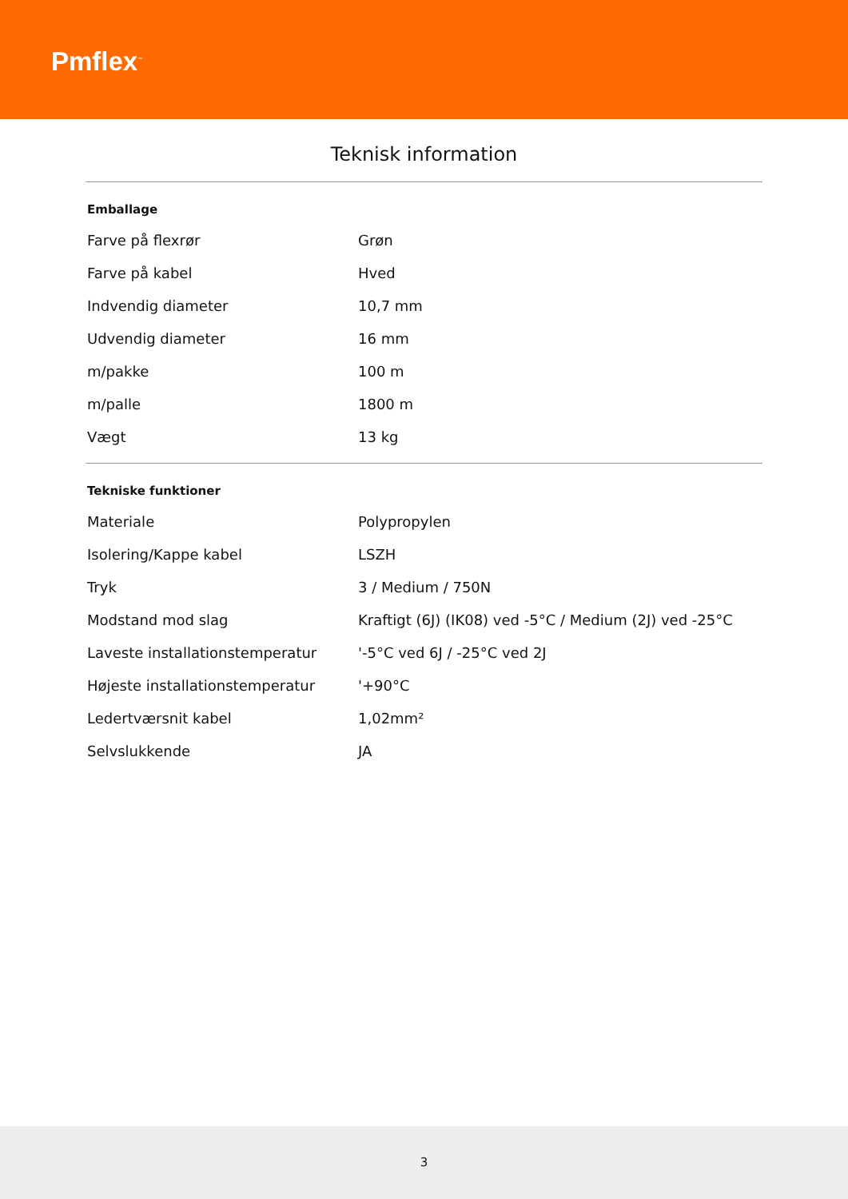Pmflex<sup>™</sup>
Teknisk information
| Emballage | |
| --- | --- |
| Farve på flexrør | Grøn |
| Farve på kabel | Hved |
| Indvendig diameter | 10,7 mm |
| Udvendig diameter | 16 mm |
| m/pakke | 100 m |
| m/palle | 1800 m |
| Vægt | 13 kg |
| Tekniske funktioner | |
| --- | --- |
| Materiale | Polypropylen |
| Isolering/Kappe kabel | LSZH |
| Tryk | 3 / Medium / 750N |
| Modstand mod slag | Kraftigt (6J) (IK08) ved -5°C / Medium (2J) ved -25°C |
| Laveste installationstemperatur | '-5°C ved 6J / -25°C ved 2J |
| Højeste installationstemperatur | '+90°C |
| Ledertværsnit kabel | 1,02mm² |
| Selvslukkende | JA |
3